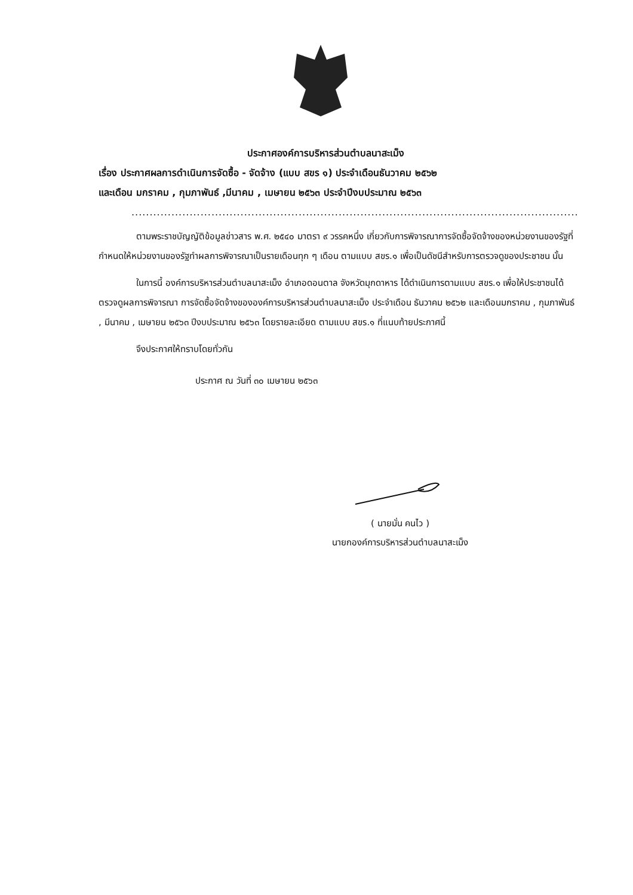ประกาศองค์การบริหารส่วนตำบลนาสะเม็ง
เรื่อง ประกาศผลการดำเนินการจัดซื้อ - จัดจ้าง (แบบ สขร ๑) ประจำเดือนธันวาคม ๒๕๖๒
และเดือน มกราคม , กุมภาพันธ์ ,มีนาคม , เมษายน ๒๕๖๓ ประจำปีงบประมาณ ๒๕๖๓
...........................................................................................................................
ตามพระราชบัญญัติข้อมูลข่าวสาร พ.ศ. ๒๕๔๐ มาตรา ๙ วรรคหนึ่ง เกี่ยวกับการพิจารณาการจัดซื้อจัดจ้างของหน่วยงานของรัฐที่กำหนดให้หน่วยงานของรัฐทำผลการพิจารณาเป็นรายเดือนทุก ๆ เดือน ตามแบบ สขร.๑ เพื่อเป็นดัชนีสำหรับการตรวจดูของประชาชน นั้น
ในการนี้ องค์การบริหารส่วนตำบลนาสะเม็ง อำเภอดอนตาล จังหวัดมุกดาหาร ได้ดำเนินการตามแบบ สขร.๑ เพื่อให้ประชาชนได้ตรวจดูผลการพิจารณา การจัดซื้อจัดจ้างขององค์การบริหารส่วนตำบลนาสะเม็ง ประจำเดือน ธันวาคม ๒๕๖๒ และเดือนมกราคม , กุมภาพันธ์ , มีนาคม , เมษายน ๒๕๖๓ ปีงบประมาณ ๒๕๖๓ โดยรายละเอียด ตามแบบ สขร.๑ ที่แนบท้ายประกาศนี้
จึงประกาศให้ทราบโดยทั่วกัน
ประกาศ ณ วันที่ ๓๐ เมษายน ๒๕๖๓
( นายมั่น คนไว )
นายกองค์การบริหารส่วนตำบลนาสะเม็ง